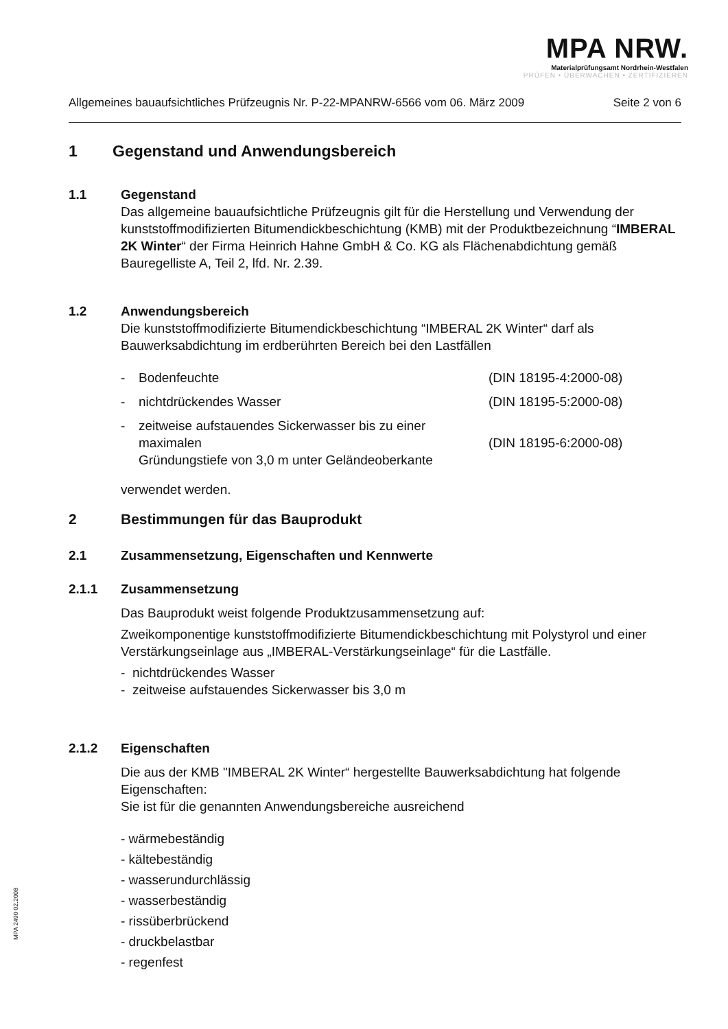MPA NRW.
Materialprüfungsamt Nordrhein-Westfalen
PRÜFEN • ÜBERWACHEN • ZERTIFIZIEREN
Allgemeines bauaufsichtliches Prüfzeugnis Nr. P-22-MPANRW-6566 vom 06. März 2009 Seite 2 von 6
1 Gegenstand und Anwendungsbereich
1.1 Gegenstand
Das allgemeine bauaufsichtliche Prüfzeugnis gilt für die Herstellung und Verwendung der kunststoffmodifizierten Bitumendickbeschichtung (KMB) mit der Produktbezeichnung “IMBERAL 2K Winter“ der Firma Heinrich Hahne GmbH & Co. KG als Flächenabdichtung gemäß Bauregelliste A, Teil 2, lfd. Nr. 2.39.
1.2 Anwendungsbereich
Die kunststoffmodifizierte Bitumendickbeschichtung “IMBERAL 2K Winter“ darf als Bauwerksabdichtung im erdberührten Bereich bei den Lastfällen
- Bodenfeuchte (DIN 18195-4:2000-08)
- nichtdrückendes Wasser (DIN 18195-5:2000-08)
- zeitweise aufstauendes Sickerwasser bis zu einer maximalen
Gründungstiefe von 3,0 m unter Geländeoberkante
(DIN 18195-6:2000-08)
verwendet werden.
2 Bestimmungen für das Bauprodukt
2.1 Zusammensetzung, Eigenschaften und Kennwerte
2.1.1 Zusammensetzung
Das Bauprodukt weist folgende Produktzusammensetzung auf:
Zweikomponentige kunststoffmodifizierte Bitumendickbeschichtung mit Polystyrol und einer Verstärkungseinlage aus „IMBERAL-Verstärkungseinlage“ für die Lastfälle.
- nichtdrückendes Wasser
- zeitweise aufstauendes Sickerwasser bis 3,0 m
2.1.2 Eigenschaften
Die aus der KMB "IMBERAL 2K Winter“ hergestellte Bauwerksabdichtung hat folgende Eigenschaften:
Sie ist für die genannten Anwendungsbereiche ausreichend
- wärmebeständig
- kältebeständig
- wasserundurchlässig
- wasserbeständig
- rissüberbrückend
- druckbelastbar
- regenfest
MPA 2490 02.2008